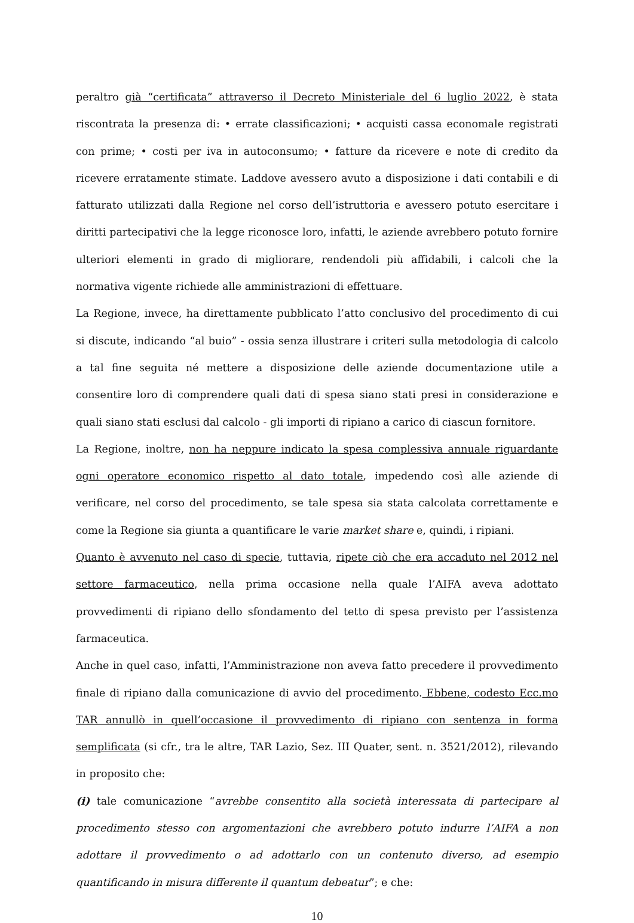peraltro già “certificata” attraverso il Decreto Ministeriale del 6 luglio 2022, è stata riscontrata la presenza di: • errate classificazioni; • acquisti cassa economale registrati con prime; • costi per iva in autoconsumo; • fatture da ricevere e note di credito da ricevere erratamente stimate. Laddove avessero avuto a disposizione i dati contabili e di fatturato utilizzati dalla Regione nel corso dell’istruttoria e avessero potuto esercitare i diritti partecipativi che la legge riconosce loro, infatti, le aziende avrebbero potuto fornire ulteriori elementi in grado di migliorare, rendendoli più affidabili, i calcoli che la normativa vigente richiede alle amministrazioni di effettuare.
La Regione, invece, ha direttamente pubblicato l’atto conclusivo del procedimento di cui si discute, indicando “al buio” - ossia senza illustrare i criteri sulla metodologia di calcolo a tal fine seguita né mettere a disposizione delle aziende documentazione utile a consentire loro di comprendere quali dati di spesa siano stati presi in considerazione e quali siano stati esclusi dal calcolo - gli importi di ripiano a carico di ciascun fornitore.
La Regione, inoltre, non ha neppure indicato la spesa complessiva annuale riguardante ogni operatore economico rispetto al dato totale, impedendo così alle aziende di verificare, nel corso del procedimento, se tale spesa sia stata calcolata correttamente e come la Regione sia giunta a quantificare le varie market share e, quindi, i ripiani.
Quanto è avvenuto nel caso di specie, tuttavia, ripete ciò che era accaduto nel 2012 nel settore farmaceutico, nella prima occasione nella quale l’AIFA aveva adottato provvedimenti di ripiano dello sfondamento del tetto di spesa previsto per l’assistenza farmaceutica.
Anche in quel caso, infatti, l’Amministrazione non aveva fatto precedere il provvedimento finale di ripiano dalla comunicazione di avvio del procedimento. Ebbene, codesto Ecc.mo TAR annullò in quell’occasione il provvedimento di ripiano con sentenza in forma semplificata (si cfr., tra le altre, TAR Lazio, Sez. III Quater, sent. n. 3521/2012), rilevando in proposito che:
(i) tale comunicazione “avrebbe consentito alla società interessata di partecipare al procedimento stesso con argomentazioni che avrebbero potuto indurre l’AIFA a non adottare il provvedimento o ad adottarlo con un contenuto diverso, ad esempio quantificando in misura differente il quantum debeatur”; e che:
10